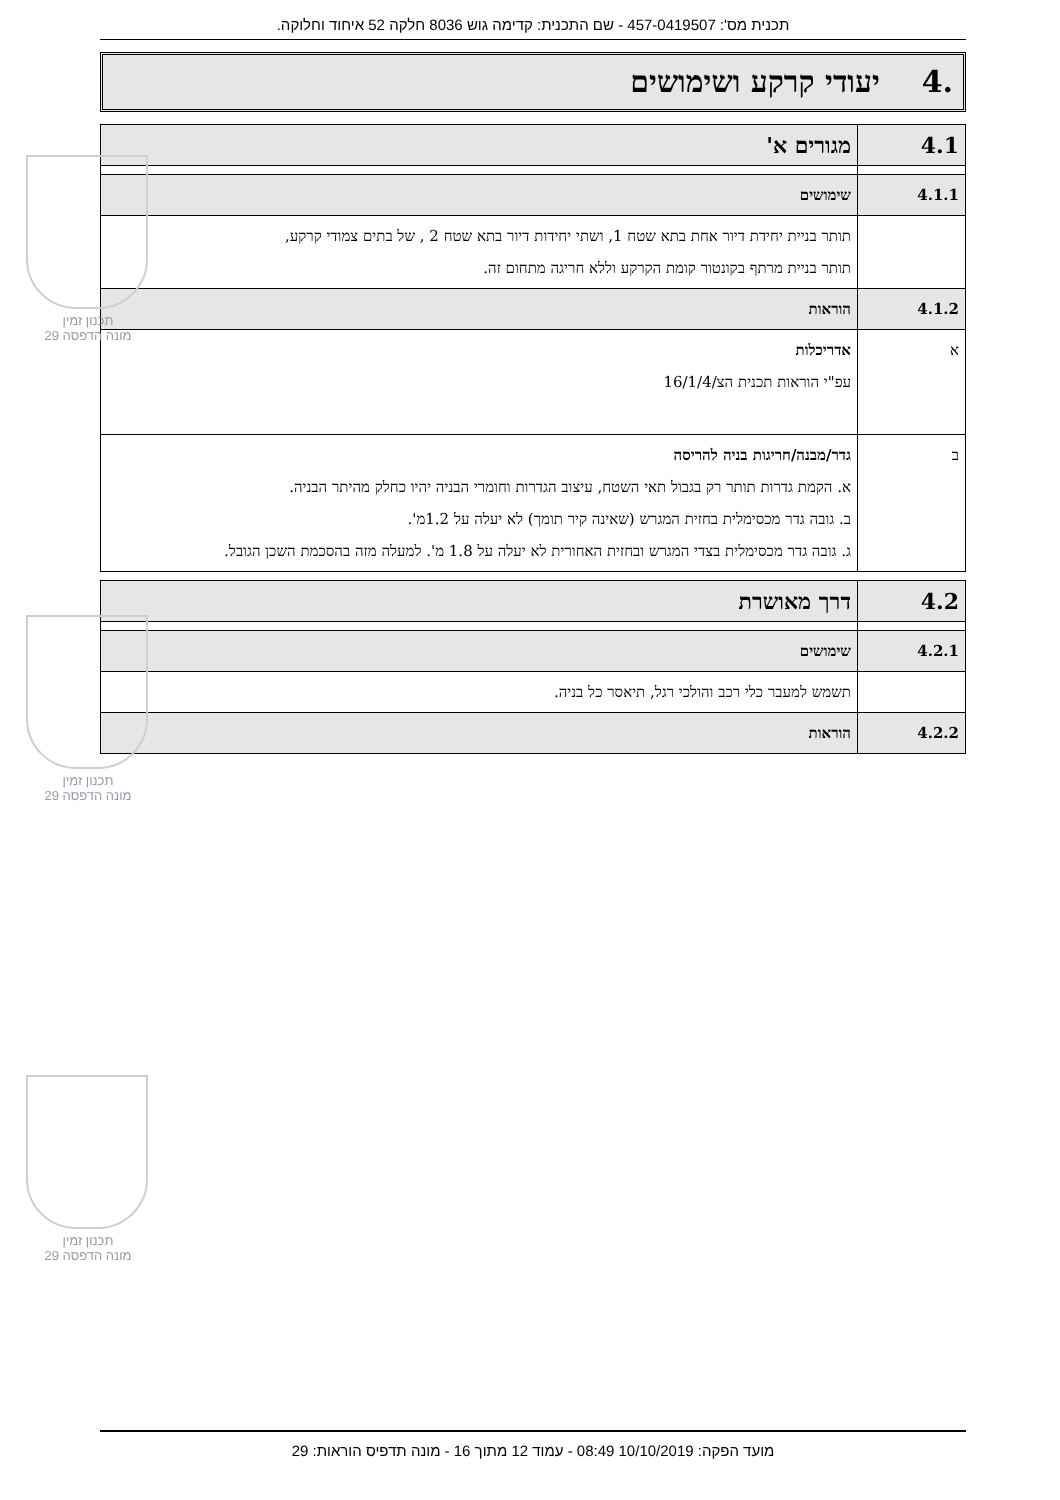תכנית מס': 457-0419507 - שם התכנית: קדימה גוש 8036 חלקה 52 איחוד וחלוקה.
.4 יעודי קרקע ושימושים
| 4.1 | מגורים א' |
| 4.1.1 | שימושים |
| | תותר בניית יחידת דיור אחת בתא שטח 1, ושתי יחידות דיור בתא שטח 2 , של בתים צמודי קרקע, תותר בניית מרתף בקונטור קומת הקרקע וללא חריגה מתחום זה. |
| 4.1.2 | הוראות |
| א | אדריכלות עפ"י הוראות תכנית הצ/16/1/4 |
| ב | גדר/מבנה/חריגות בניה להריסה א. הקמת גדרות תותר רק בגבול תאי השטח, עיצוב הגדרות וחומרי הבניה יהיו כחלק מהיתר הבניה. ב. גובה גדר מכסימלית בחזית המגרש (שאינה קיר תומך) לא יעלה על 1.2מ'. ג. גובה גדר מכסימלית בצדי המגרש ובחזית האחורית לא יעלה על 1.8 מ'. למעלה מזה בהסכמת השכן הגובל. |
| 4.2 | דרך מאושרת |
| 4.2.1 | שימושים |
| | תשמש למעבר כלי רכב והולכי רגל, תיאסר כל בניה. |
| 4.2.2 | הוראות |
תכנון זמין
מונה הדפסה 29
תכנון זמין
מונה הדפסה 29
תכנון זמין
מונה הדפסה 29
מועד הפקה: 10/10/2019 08:49 - עמוד 12 מתוך 16 - מונה תדפיס הוראות: 29